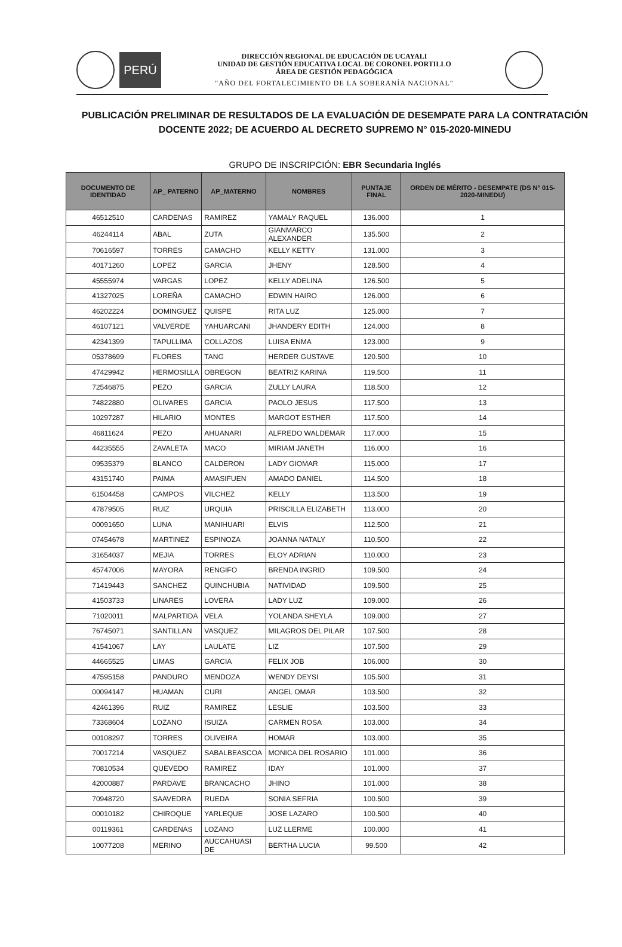PERÚ
DIRECCIÓN REGIONAL DE EDUCACIÓN DE UCAYALI
UNIDAD DE GESTIÓN EDUCATIVA LOCAL DE CORONEL PORTILLO
ÁREA DE GESTIÓN PEDAGÓGICA
"AÑO DEL FORTALECIMIENTO DE LA SOBERANÍA NACIONAL"
PUBLICACIÓN PRELIMINAR DE RESULTADOS DE LA EVALUACIÓN DE DESEMPATE PARA LA CONTRATACIÓN DOCENTE 2022; DE ACUERDO AL DECRETO SUPREMO N° 015-2020-MINEDU
GRUPO DE INSCRIPCIÓN: EBR Secundaria Inglés
| DOCUMENTO DE IDENTIDAD | AP_ PATERNO | AP_MATERNO | NOMBRES | PUNTAJE FINAL | ORDEN DE MÉRITO - DESEMPATE (DS N° 015-2020-MINEDU) |
| --- | --- | --- | --- | --- | --- |
| 46512510 | CARDENAS | RAMIREZ | YAMALY RAQUEL | 136.000 | 1 |
| 46244114 | ABAL | ZUTA | GIANMARCO ALEXANDER | 135.500 | 2 |
| 70616597 | TORRES | CAMACHO | KELLY KETTY | 131.000 | 3 |
| 40171260 | LOPEZ | GARCIA | JHENY | 128.500 | 4 |
| 45555974 | VARGAS | LOPEZ | KELLY ADELINA | 126.500 | 5 |
| 41327025 | LOREÑA | CAMACHO | EDWIN HAIRO | 126.000 | 6 |
| 46202224 | DOMINGUEZ | QUISPE | RITA LUZ | 125.000 | 7 |
| 46107121 | VALVERDE | YAHUARCANI | JHANDERY EDITH | 124.000 | 8 |
| 42341399 | TAPULLIMA | COLLAZOS | LUISA ENMA | 123.000 | 9 |
| 05378699 | FLORES | TANG | HERDER GUSTAVE | 120.500 | 10 |
| 47429942 | HERMOSILLA | OBREGON | BEATRIZ KARINA | 119.500 | 11 |
| 72546875 | PEZO | GARCIA | ZULLY LAURA | 118.500 | 12 |
| 74822880 | OLIVARES | GARCIA | PAOLO JESUS | 117.500 | 13 |
| 10297287 | HILARIO | MONTES | MARGOT ESTHER | 117.500 | 14 |
| 46811624 | PEZO | AHUANARI | ALFREDO WALDEMAR | 117.000 | 15 |
| 44235555 | ZAVALETA | MACO | MIRIAM JANETH | 116.000 | 16 |
| 09535379 | BLANCO | CALDERON | LADY GIOMAR | 115.000 | 17 |
| 43151740 | PAIMA | AMASIFUEN | AMADO DANIEL | 114.500 | 18 |
| 61504458 | CAMPOS | VILCHEZ | KELLY | 113.500 | 19 |
| 47879505 | RUIZ | URQUIA | PRISCILLA ELIZABETH | 113.000 | 20 |
| 00091650 | LUNA | MANIHUARI | ELVIS | 112.500 | 21 |
| 07454678 | MARTINEZ | ESPINOZA | JOANNA NATALY | 110.500 | 22 |
| 31654037 | MEJIA | TORRES | ELOY ADRIAN | 110.000 | 23 |
| 45747006 | MAYORA | RENGIFO | BRENDA INGRID | 109.500 | 24 |
| 71419443 | SANCHEZ | QUINCHUBIA | NATIVIDAD | 109.500 | 25 |
| 41503733 | LINARES | LOVERA | LADY LUZ | 109.000 | 26 |
| 71020011 | MALPARTIDA | VELA | YOLANDA SHEYLA | 109.000 | 27 |
| 76745071 | SANTILLAN | VASQUEZ | MILAGROS DEL PILAR | 107.500 | 28 |
| 41541067 | LAY | LAULATE | LIZ | 107.500 | 29 |
| 44665525 | LIMAS | GARCIA | FELIX JOB | 106.000 | 30 |
| 47595158 | PANDURO | MENDOZA | WENDY DEYSI | 105.500 | 31 |
| 00094147 | HUAMAN | CURI | ANGEL OMAR | 103.500 | 32 |
| 42461396 | RUIZ | RAMIREZ | LESLIE | 103.500 | 33 |
| 73368604 | LOZANO | ISUIZA | CARMEN ROSA | 103.000 | 34 |
| 00108297 | TORRES | OLIVEIRA | HOMAR | 103.000 | 35 |
| 70017214 | VASQUEZ | SABALBEASCOA | MONICA DEL ROSARIO | 101.000 | 36 |
| 70810534 | QUEVEDO | RAMIREZ | IDAY | 101.000 | 37 |
| 42000887 | PARDAVE | BRANCACHO | JHINO | 101.000 | 38 |
| 70948720 | SAAVEDRA | RUEDA | SONIA SEFRIA | 100.500 | 39 |
| 00010182 | CHIROQUE | YARLEQUE | JOSE LAZARO | 100.500 | 40 |
| 00119361 | CARDENAS | LOZANO | LUZ LLERME | 100.000 | 41 |
| 10077208 | MERINO | AUCCAHUASI DE | BERTHA LUCIA | 99.500 | 42 |